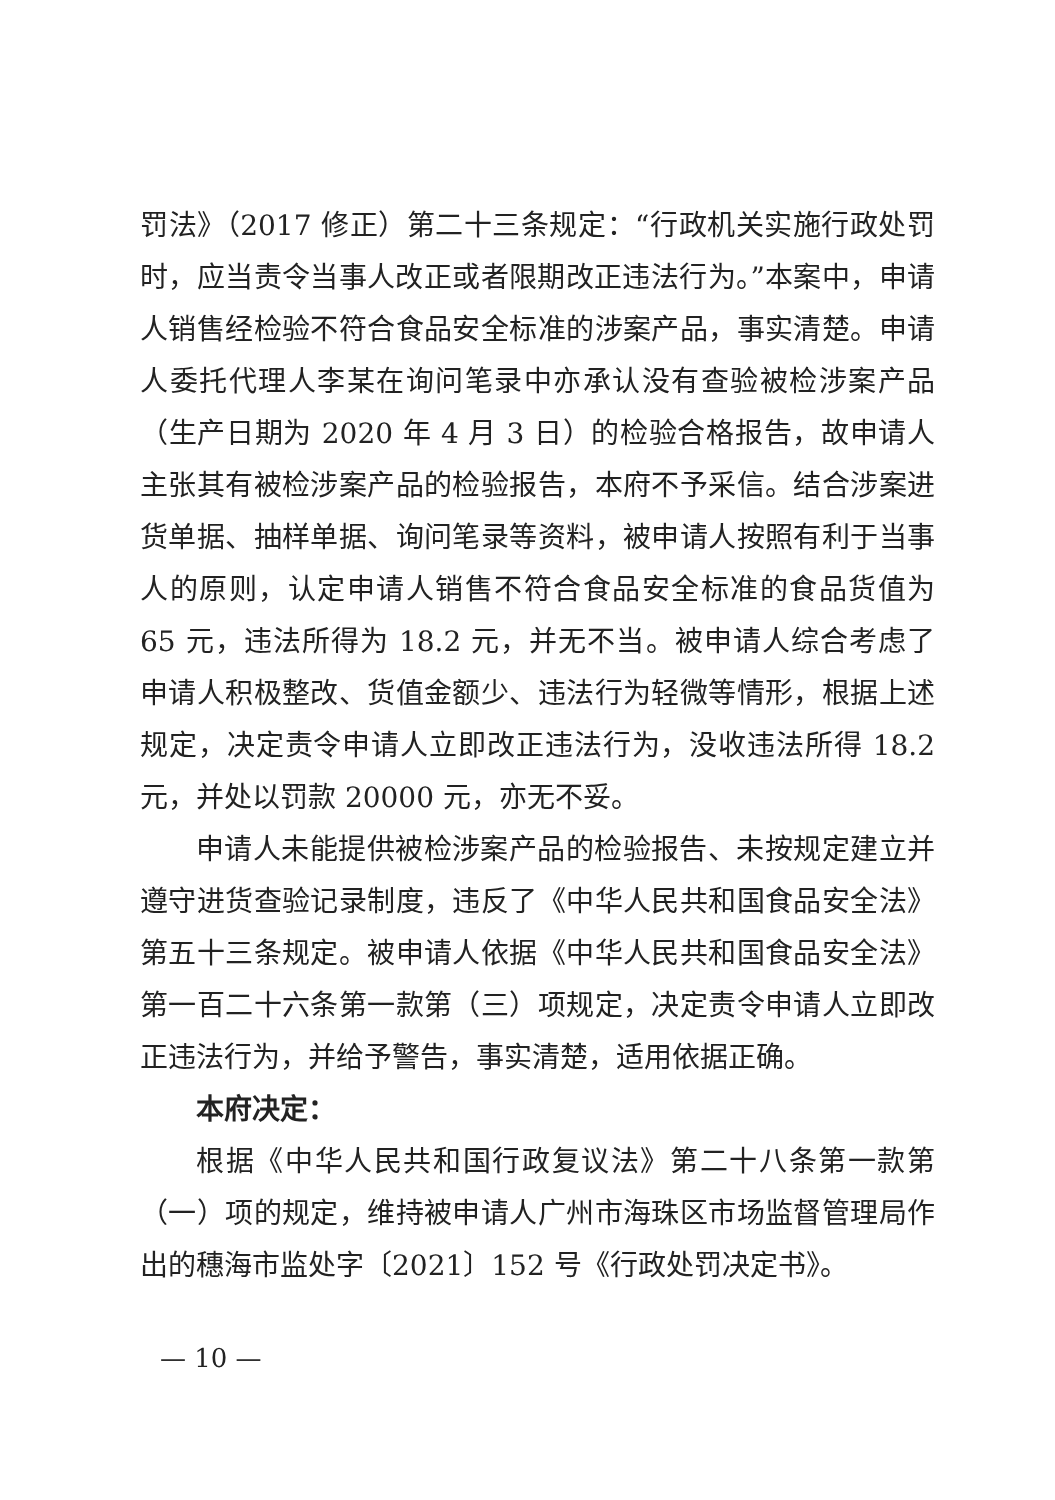罚法》（2017 修正）第二十三条规定：“行政机关实施行政处罚时，应当责令当事人改正或者限期改正违法行为。”本案中，申请人销售经检验不符合食品安全标准的涉案产品，事实清楚。申请人委托代理人李某在询问笔录中亦承认没有查验被检涉案产品（生产日期为 2020 年 4 月 3 日）的检验合格报告，故申请人主张其有被检涉案产品的检验报告，本府不予采信。结合涉案进货单据、抽样单据、询问笔录等资料，被申请人按照有利于当事人的原则，认定申请人销售不符合食品安全标准的食品货值为 65 元，违法所得为 18.2 元，并无不当。被申请人综合考虑了申请人积极整改、货值金额少、违法行为轻微等情形，根据上述规定，决定责令申请人立即改正违法行为，没收违法所得 18.2 元，并处以罚款 20000 元，亦无不妥。
申请人未能提供被检涉案产品的检验报告、未按规定建立并遵守进货查验记录制度，违反了《中华人民共和国食品安全法》第五十三条规定。被申请人依据《中华人民共和国食品安全法》第一百二十六条第一款第（三）项规定，决定责令申请人立即改正违法行为，并给予警告，事实清楚，适用依据正确。
本府决定：
根据《中华人民共和国行政复议法》第二十八条第一款第（一）项的规定，维持被申请人广州市海珠区市场监督管理局作出的穗海市监处字〔2021〕152 号《行政处罚决定书》。
— 10 —